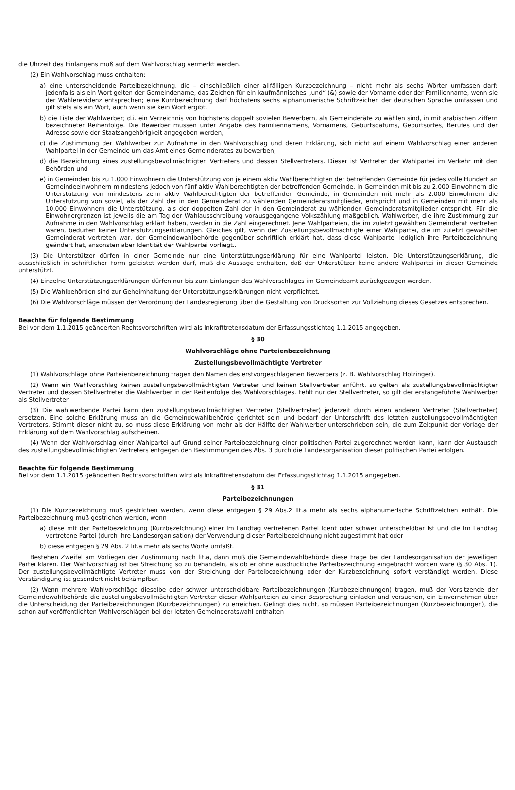die Uhrzeit des Einlangens muß auf dem Wahlvorschlag vermerkt werden.
(2) Ein Wahlvorschlag muss enthalten:
a) eine unterscheidende Parteibezeichnung, die – einschließlich einer allfälligen Kurzbezeichnung – nicht mehr als sechs Wörter umfassen darf; jedenfalls als ein Wort gelten der Gemeindename, das Zeichen für ein kaufmännisches „und“ (&) sowie der Vorname oder der Familienname, wenn sie der Wählerevidenz entsprechen; eine Kurzbezeichnung darf höchstens sechs alphanumerische Schriftzeichen der deutschen Sprache umfassen und gilt stets als ein Wort, auch wenn sie kein Wort ergibt,
b) die Liste der Wahlwerber; d.i. ein Verzeichnis von höchstens doppelt sovielen Bewerbern, als Gemeinderäte zu wählen sind, in mit arabischen Ziffern bezeichneter Reihenfolge. Die Bewerber müssen unter Angabe des Familiennamens, Vornamens, Geburtsdatums, Geburtsortes, Berufes und der Adresse sowie der Staatsangehörigkeit angegeben werden,
c) die Zustimmung der Wahlwerber zur Aufnahme in den Wahlvorschlag und deren Erklärung, sich nicht auf einem Wahlvorschlag einer anderen Wahlpartei in der Gemeinde um das Amt eines Gemeinderates zu bewerben,
d) die Bezeichnung eines zustellungsbevollmächtigten Vertreters und dessen Stellvertreters. Dieser ist Vertreter der Wahlpartei im Verkehr mit den Behörden und
e) in Gemeinden bis zu 1.000 Einwohnern die Unterstützung von je einem aktiv Wahlberechtigten der betreffenden Gemeinde für jedes volle Hundert an Gemeindeeinwohnern mindestens jedoch von fünf aktiv Wahlberechtigten der betreffenden Gemeinde, in Gemeinden mit bis zu 2.000 Einwohnern die Unterstützung von mindestens zehn aktiv Wahlberechtigten der betreffenden Gemeinde, in Gemeinden mit mehr als 2.000 Einwohnern die Unterstützung von soviel, als der Zahl der in den Gemeinderat zu wählenden Gemeinderatsmitglieder, entspricht und in Gemeinden mit mehr als 10.000 Einwohnern die Unterstützung, als der doppelten Zahl der in den Gemeinderat zu wählenden Gemeinderatsmitglieder entspricht. Für die Einwohnergrenzen ist jeweils die am Tag der Wahlausschreibung vorausgegangene Volkszählung maßgeblich. Wahlwerber, die ihre Zustimmung zur Aufnahme in den Wahlvorschlag erklärt haben, werden in die Zahl eingerechnet. Jene Wahlparteien, die im zuletzt gewählten Gemeinderat vertreten waren, bedürfen keiner Unterstützungserklärungen. Gleiches gilt, wenn der Zustellungsbevollmächtigte einer Wahlpartei, die im zuletzt gewählten Gemeinderat vertreten war, der Gemeindewahlbehörde gegenüber schriftlich erklärt hat, dass diese Wahlpartei lediglich ihre Parteibezeichnung geändert hat, ansonsten aber Identität der Wahlpartei vorliegt..
(3) Die Unterstützer dürfen in einer Gemeinde nur eine Unterstützungserklärung für eine Wahlpartei leisten. Die Unterstützungserklärung, die ausschließlich in schriftlicher Form geleistet werden darf, muß die Aussage enthalten, daß der Unterstützer keine andere Wahlpartei in dieser Gemeinde unterstützt.
(4) Einzelne Unterstützungserklärungen dürfen nur bis zum Einlangen des Wahlvorschlages im Gemeindeamt zurückgezogen werden.
(5) Die Wahlbehörden sind zur Geheimhaltung der Unterstützungserklärungen nicht verpflichtet.
(6) Die Wahlvorschläge müssen der Verordnung der Landesregierung über die Gestaltung von Drucksorten zur Vollziehung dieses Gesetzes entsprechen.
Beachte für folgende Bestimmung
Bei vor dem 1.1.2015 geänderten Rechtsvorschriften wird als Inkrafttretensdatum der Erfassungsstichtag 1.1.2015 angegeben.
§ 30
Wahlvorschläge ohne Parteienbezeichnung
Zustellungsbevollmächtigte Vertreter
(1) Wahlvorschläge ohne Parteienbezeichnung tragen den Namen des erstvorgeschlagenen Bewerbers (z. B. Wahlvorschlag Holzinger).
(2) Wenn ein Wahlvorschlag keinen zustellungsbevollmächtigten Vertreter und keinen Stellvertreter anführt, so gelten als zustellungsbevollmächtigter Vertreter und dessen Stellvertreter die Wahlwerber in der Reihenfolge des Wahlvorschlages. Fehlt nur der Stellvertreter, so gilt der erstangeführte Wahlwerber als Stellvertreter.
(3) Die wahlwerbende Partei kann den zustellungsbevollmächtigten Vertreter (Stellvertreter) jederzeit durch einen anderen Vertreter (Stellvertreter) ersetzen. Eine solche Erklärung muss an die Gemeindewahlbehörde gerichtet sein und bedarf der Unterschrift des letzten zustellungsbevollmächtigten Vertreters. Stimmt dieser nicht zu, so muss diese Erklärung von mehr als der Hälfte der Wahlwerber unterschrieben sein, die zum Zeitpunkt der Vorlage der Erklärung auf dem Wahlvorschlag aufscheinen.
(4) Wenn der Wahlvorschlag einer Wahlpartei auf Grund seiner Parteibezeichnung einer politischen Partei zugerechnet werden kann, kann der Austausch des zustellungsbevollmächtigten Vertreters entgegen den Bestimmungen des Abs. 3 durch die Landesorganisation dieser politischen Partei erfolgen.
Beachte für folgende Bestimmung
Bei vor dem 1.1.2015 geänderten Rechtsvorschriften wird als Inkrafttretensdatum der Erfassungsstichtag 1.1.2015 angegeben.
§ 31
Parteibezeichnungen
(1) Die Kurzbezeichnung muß gestrichen werden, wenn diese entgegen § 29 Abs.2 lit.a mehr als sechs alphanumerische Schriftzeichen enthält. Die Parteibezeichnung muß gestrichen werden, wenn
a) diese mit der Parteibezeichnung (Kurzbezeichnung) einer im Landtag vertretenen Partei ident oder schwer unterscheidbar ist und die im Landtag vertretene Partei (durch ihre Landesorganisation) der Verwendung dieser Parteibezeichnung nicht zugestimmt hat oder
b) diese entgegen § 29 Abs. 2 lit.a mehr als sechs Worte umfaßt.
Bestehen Zweifel am Vorliegen der Zustimmung nach lit.a, dann muß die Gemeindewahlbehörde diese Frage bei der Landesorganisation der jeweiligen Partei klären. Der Wahlvorschlag ist bei Streichung so zu behandeln, als ob er ohne ausdrückliche Parteibezeichnung eingebracht worden wäre (§ 30 Abs. 1). Der zustellungsbevollmächtigte Vertreter muss von der Streichung der Parteibezeichnung oder der Kurzbezeichnung sofort verständigt werden. Diese Verständigung ist gesondert nicht bekämpfbar.
(2) Wenn mehrere Wahlvorschläge dieselbe oder schwer unterscheidbare Parteibezeichnungen (Kurzbezeichnungen) tragen, muß der Vorsitzende der Gemeindewahlbehörde die zustellungsbevollmächtigten Vertreter dieser Wahlparteien zu einer Besprechung einladen und versuchen, ein Einvernehmen über die Unterscheidung der Parteibezeichnungen (Kurzbezeichnungen) zu erreichen. Gelingt dies nicht, so müssen Parteibezeichnungen (Kurzbezeichnungen), die schon auf veröffentlichten Wahlvorschlägen bei der letzten Gemeinderatswahl enthalten